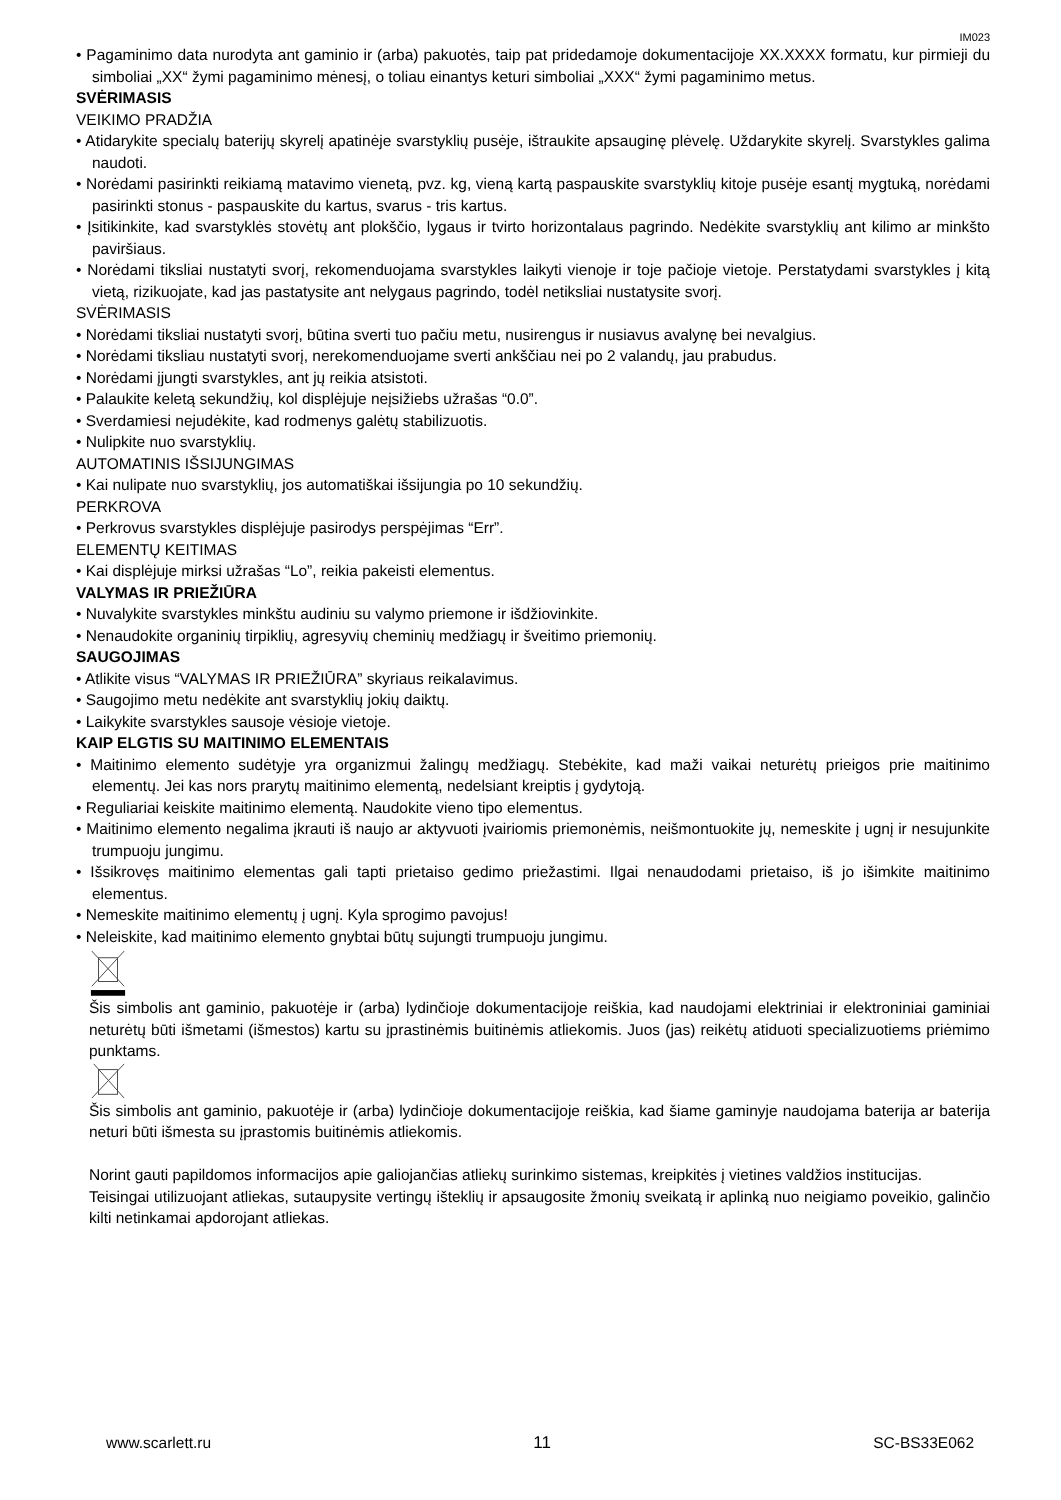IM023
• Pagaminimo data nurodyta ant gaminio ir (arba) pakuotės, taip pat pridedamoje dokumentacijoje XX.XXXX formatu, kur pirmieji du simboliai „XX“ žymi pagaminimo mėnesį, o toliau einantys keturi simboliai „XXX“ žymi pagaminimo metus.
SVĖRIMASIS
VEIKIMO PRADŽIA
• Atidarykite specialų baterijų skyrelį apatinėje svarstyklių pusėje, ištraukite apsauginę plėvelę. Uždarykite skyrelį. Svarstykles galima naudoti.
• Norėdami pasirinkti reikiamą matavimo vienetą, pvz. kg, vieną kartą paspauskite svarstyklių kitoje pusėje esantį mygtuką, norėdami pasirinkti stonus - paspauskite du kartus, svarus - tris kartus.
• Įsitikinkite, kad svarstyklės stovėtų ant plokščio, lygaus ir tvirto horizontalaus pagrindo. Nedėkite svarstyklių ant kilimo ar minkšto paviršiaus.
• Norėdami tiksliai nustatyti svorį, rekomenduojama svarstykles laikyti vienoje ir toje pačioje vietoje. Perstatydami svarstykles į kitą vietą, rizikuojate, kad jas pastatysite ant nelygaus pagrindo, todėl netiksliai nustatysite svorį.
SVĖRIMASIS
• Norėdami tiksliai nustatyti svorį, būtina sverti tuo pačiu metu, nusirengus ir nusiavus avalynę bei nevalgius.
• Norėdami tiksliau nustatyti svorį, nerekomenduojame sverti ankščiau nei po 2 valandų, jau prabudus.
• Norėdami įjungti svarstykles, ant jų reikia atsistoti.
• Palaukite keletą sekundžių, kol displėjuje neįsižiebs užrašas “0.0”.
• Sverdamiesi nejudėkite, kad rodmenys galėtų stabilizuotis.
• Nulipkite nuo svarstyklių.
AUTOMATINIS IŠSIJUNGIMAS
• Kai nulipate nuo svarstyklių, jos automatiškai išsijungia po 10 sekundžių.
PERKROVA
• Perkrovus svarstykles displėjuje pasirodys perspėjimas “Err”.
ELEMENTŲ KEITIMAS
• Kai displėjuje mirksi užrašas “Lo”, reikia pakeisti elementus.
VALYMAS IR PRIEŽIŪRA
• Nuvalykite svarstykles minkštu audiniu su valymo priemone ir išdžiovinkite.
• Nenaudokite organinių tirpiklių, agresyvių cheminių medžiagų ir šveitimo priemonių.
SAUGOJIMAS
• Atlikite visus “VALYMAS IR PRIEŽIŪRA” skyriaus reikalavimus.
• Saugojimo metu nedėkite ant svarstyklių jokių daiktų.
• Laikykite svarstykles sausoje vėsioje vietoje.
KAIP ELGTIS SU MAITINIMO ELEMENTAIS
• Maitinimo elemento sudėtyje yra organizmui žalingų medžiagų. Stebėkite, kad maži vaikai neturėtų prieigos prie maitinimo elementų. Jei kas nors prarytų maitinimo elementą, nedelsiant kreiptis į gydytoją.
• Reguliariai keiskite maitinimo elementą. Naudokite vieno tipo elementus.
• Maitinimo elemento negalima įkrauti iš naujo ar aktyvuoti įvairiomis priemonėmis, neišmontuokite jų, nemeskite į ugnį ir nesujunkite trumpuoju jungimu.
• Išsikrovęs maitinimo elementas gali tapti prietaiso gedimo priežastimi. Ilgai nenaudodami prietaiso, iš jo išimkite maitinimo elementus.
• Nemeskite maitinimo elementų į ugnį. Kyla sprogimo pavojus!
• Neleiskite, kad maitinimo elemento gnybtai būtų sujungti trumpuoju jungimu.
Šis simbolis ant gaminio, pakuotėje ir (arba) lydinčioje dokumentacijoje reiškia, kad naudojami elektriniai ir elektroniniai gaminiai neturėtų būti išmetami (išmestos) kartu su įprastinėmis buitinėmis atliekomis. Juos (jas) reikėtų atiduoti specializuotiems priėmimo punktams.
Šis simbolis ant gaminio, pakuotėje ir (arba) lydinčioje dokumentacijoje reiškia, kad šiame gaminyje naudojama baterija ar baterija neturi būti išmesta su įprastomis buitinėmis atliekomis.
Norint gauti papildomos informacijos apie galiojančias atliekų surinkimo sistemas, kreipkitės į vietines valdžios institucijas.
Teisingai utilizuojant atliekas, sutaupysite vertingų išteklių ir apsaugosite žmonių sveikatą ir aplinką nuo neigiamo poveikio, galinčio kilti netinkamai apdorojant atliekas.
www.scarlett.ru 11 SC-BS33E062